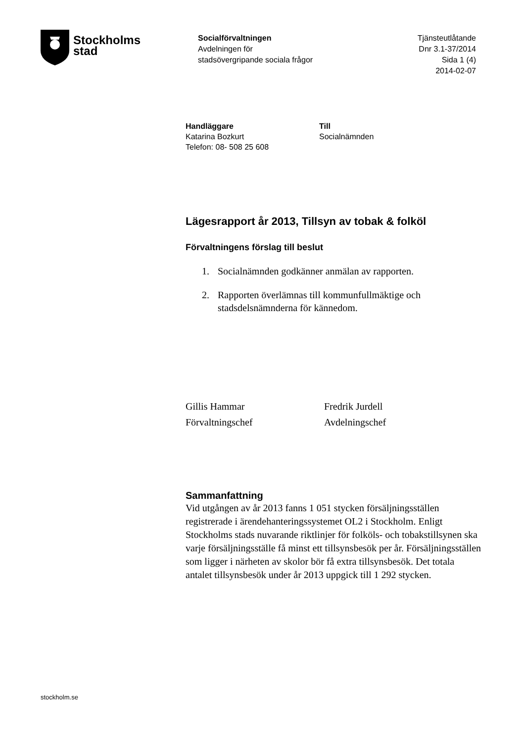Stockholms
stad
Socialförvaltningen
Avdelningen för
stadsövergripande sociala frågor
Tjänsteutlåtande
Dnr 3.1-37/2014
Sida 1 (4)
2014-02-07
Handläggare
Katarina Bozkurt
Telefon: 08- 508 25 608
Till
Socialnämnden
Lägesrapport år 2013, Tillsyn av tobak & folköl
Förvaltningens förslag till beslut
1. Socialnämnden godkänner anmälan av rapporten.
2. Rapporten överlämnas till kommunfullmäktige och
stadsdelsnämnderna för kännedom.
Gillis Hammar
Förvaltningschef
Fredrik Jurdell
Avdelningschef
Sammanfattning
Vid utgången av år 2013 fanns 1 051 stycken försäljningsställen registrerade i ärendehanteringssystemet OL2 i Stockholm. Enligt Stockholms stads nuvarande riktlinjer för folköls- och tobakstillsynen ska varje försäljningsställe få minst ett tillsynsbesök per år. Försäljningsställen som ligger i närheten av skolor bör få extra tillsynsbesök. Det totala antalet tillsynsbesök under år 2013 uppgick till 1 292 stycken.
stockholm.se